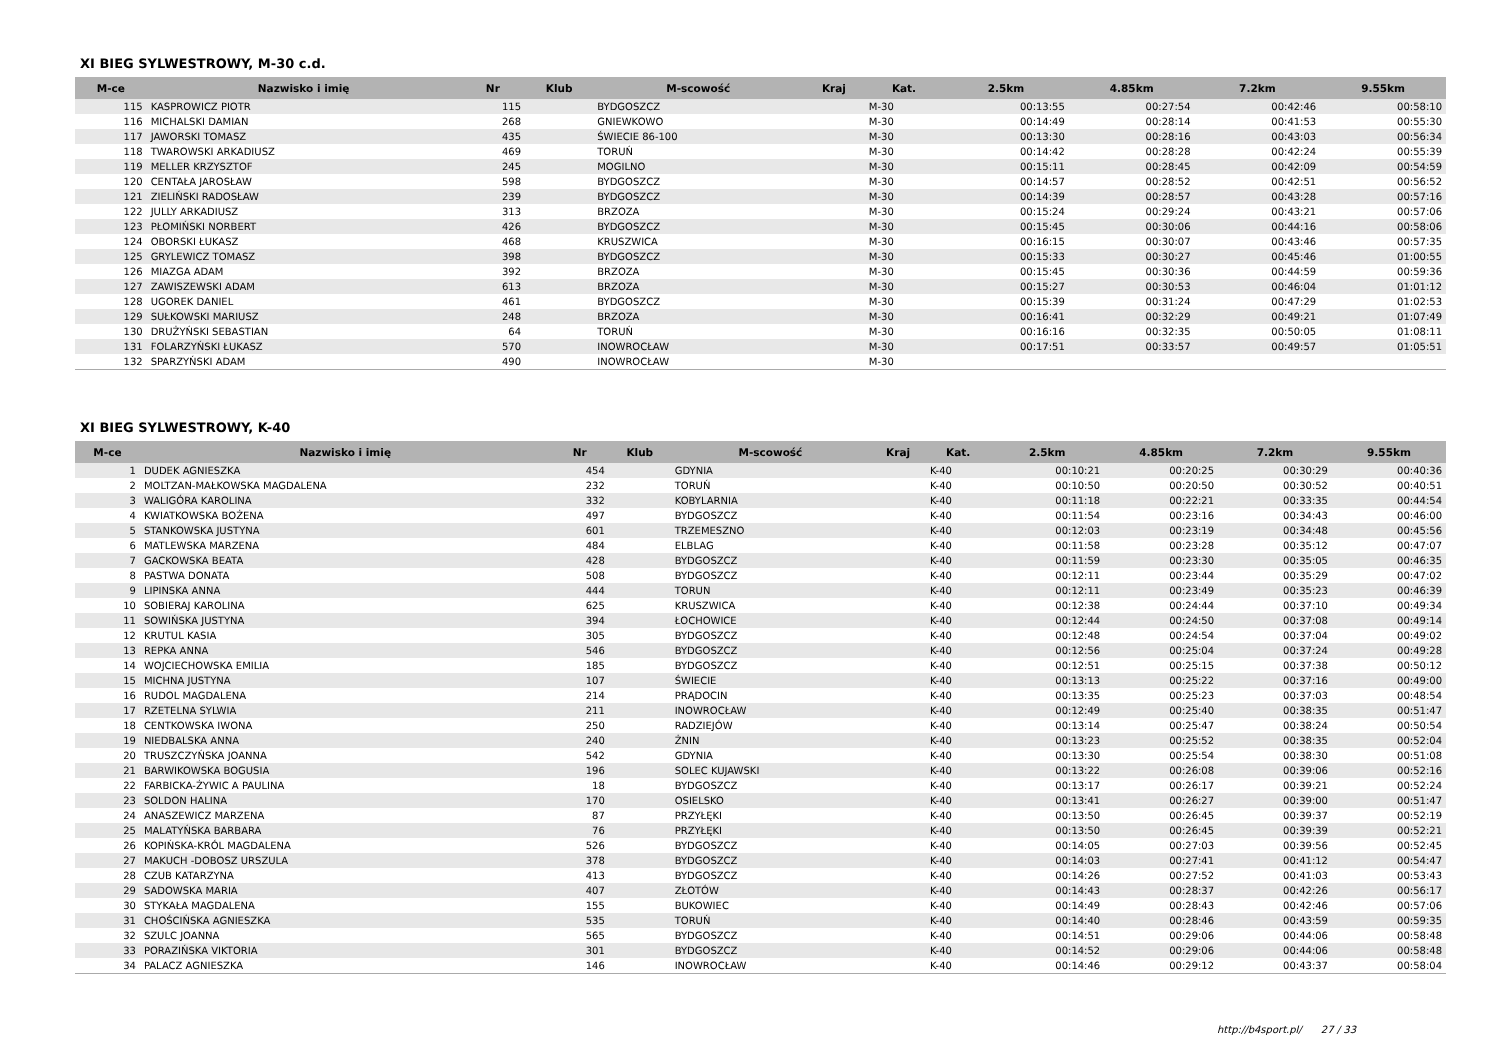XI BIEG SYLWESTROWY, M-30 c.d.
| M-ce | Nazwisko i imię | Nr | Klub | M-scowość | Kraj | Kat. | 2.5km | 4.85km | 7.2km | 9.55km |
| --- | --- | --- | --- | --- | --- | --- | --- | --- | --- | --- |
| 115 | KASPROWICZ PIOTR | 115 | | BYDGOSZCZ | | M-30 | 00:13:55 | 00:27:54 | 00:42:46 | 00:58:10 |
| 116 | MICHALSKI DAMIAN | 268 | | GNIEWKOWO | | M-30 | 00:14:49 | 00:28:14 | 00:41:53 | 00:55:30 |
| 117 | JAWORSKI TOMASZ | 435 | | ŚWIECIE 86-100 | | M-30 | 00:13:30 | 00:28:16 | 00:43:03 | 00:56:34 |
| 118 | TWAROWSKI ARKADIUSZ | 469 | | TORUŃ | | M-30 | 00:14:42 | 00:28:28 | 00:42:24 | 00:55:39 |
| 119 | MELLER KRZYSZTOF | 245 | | MOGILNO | | M-30 | 00:15:11 | 00:28:45 | 00:42:09 | 00:54:59 |
| 120 | CENTAŁA JAROSŁAW | 598 | | BYDGOSZCZ | | M-30 | 00:14:57 | 00:28:52 | 00:42:51 | 00:56:52 |
| 121 | ZIELIŃSKI RADOSŁAW | 239 | | BYDGOSZCZ | | M-30 | 00:14:39 | 00:28:57 | 00:43:28 | 00:57:16 |
| 122 | JULLY ARKADIUSZ | 313 | | BRZOZA | | M-30 | 00:15:24 | 00:29:24 | 00:43:21 | 00:57:06 |
| 123 | PŁOMIŃSKI NORBERT | 426 | | BYDGOSZCZ | | M-30 | 00:15:45 | 00:30:06 | 00:44:16 | 00:58:06 |
| 124 | OBORSKI ŁUKASZ | 468 | | KRUSZWICA | | M-30 | 00:16:15 | 00:30:07 | 00:43:46 | 00:57:35 |
| 125 | GRYLEWICZ TOMASZ | 398 | | BYDGOSZCZ | | M-30 | 00:15:33 | 00:30:27 | 00:45:46 | 01:00:55 |
| 126 | MIAZGA ADAM | 392 | | BRZOZA | | M-30 | 00:15:45 | 00:30:36 | 00:44:59 | 00:59:36 |
| 127 | ZAWISZEWSKI ADAM | 613 | | BRZOZA | | M-30 | 00:15:27 | 00:30:53 | 00:46:04 | 01:01:12 |
| 128 | UGOREK DANIEL | 461 | | BYDGOSZCZ | | M-30 | 00:15:39 | 00:31:24 | 00:47:29 | 01:02:53 |
| 129 | SUŁKOWSKI MARIUSZ | 248 | | BRZOZA | | M-30 | 00:16:41 | 00:32:29 | 00:49:21 | 01:07:49 |
| 130 | DRUŻYŃSKI SEBASTIAN | 64 | | TORUŃ | | M-30 | 00:16:16 | 00:32:35 | 00:50:05 | 01:08:11 |
| 131 | FOLARZYŃSKI ŁUKASZ | 570 | | INOWROCŁAW | | M-30 | 00:17:51 | 00:33:57 | 00:49:57 | 01:05:51 |
| 132 | SPARZYŃSKI ADAM | 490 | | INOWROCŁAW | | M-30 | | | | |
XI BIEG SYLWESTROWY, K-40
| M-ce | Nazwisko i imię | Nr | Klub | M-scowość | Kraj | Kat. | 2.5km | 4.85km | 7.2km | 9.55km |
| --- | --- | --- | --- | --- | --- | --- | --- | --- | --- | --- |
| 1 | DUDEK AGNIESZKA | 454 | | GDYNIA | | K-40 | 00:10:21 | 00:20:25 | 00:30:29 | 00:40:36 |
| 2 | MOLTZAN-MAŁKOWSKA MAGDALENA | 232 | | TORUŃ | | K-40 | 00:10:50 | 00:20:50 | 00:30:52 | 00:40:51 |
| 3 | WALIGÓRA KAROLINA | 332 | | KOBYLARNIA | | K-40 | 00:11:18 | 00:22:21 | 00:33:35 | 00:44:54 |
| 4 | KWIATKOWSKA BOŻENA | 497 | | BYDGOSZCZ | | K-40 | 00:11:54 | 00:23:16 | 00:34:43 | 00:46:00 |
| 5 | STANKOWSKA JUSTYNA | 601 | | TRZEMESZNO | | K-40 | 00:12:03 | 00:23:19 | 00:34:48 | 00:45:56 |
| 6 | MATLEWSKA MARZENA | 484 | | ELBLAG | | K-40 | 00:11:58 | 00:23:28 | 00:35:12 | 00:47:07 |
| 7 | GACKOWSKA BEATA | 428 | | BYDGOSZCZ | | K-40 | 00:11:59 | 00:23:30 | 00:35:05 | 00:46:35 |
| 8 | PASTWA DONATA | 508 | | BYDGOSZCZ | | K-40 | 00:12:11 | 00:23:44 | 00:35:29 | 00:47:02 |
| 9 | LIPINSKA ANNA | 444 | | TORUN | | K-40 | 00:12:11 | 00:23:49 | 00:35:23 | 00:46:39 |
| 10 | SOBIERAJ KAROLINA | 625 | | KRUSZWICA | | K-40 | 00:12:38 | 00:24:44 | 00:37:10 | 00:49:34 |
| 11 | SOWIŃSKA JUSTYNA | 394 | | ŁOCHOWICE | | K-40 | 00:12:44 | 00:24:50 | 00:37:08 | 00:49:14 |
| 12 | KRUTUL KASIA | 305 | | BYDGOSZCZ | | K-40 | 00:12:48 | 00:24:54 | 00:37:04 | 00:49:02 |
| 13 | REPKA ANNA | 546 | | BYDGOSZCZ | | K-40 | 00:12:56 | 00:25:04 | 00:37:24 | 00:49:28 |
| 14 | WOJCIECHOWSKA EMILIA | 185 | | BYDGOSZCZ | | K-40 | 00:12:51 | 00:25:15 | 00:37:38 | 00:50:12 |
| 15 | MICHNA JUSTYNA | 107 | | ŚWIECIE | | K-40 | 00:13:13 | 00:25:22 | 00:37:16 | 00:49:00 |
| 16 | RUDOL MAGDALENA | 214 | | PRĄDOCIN | | K-40 | 00:13:35 | 00:25:23 | 00:37:03 | 00:48:54 |
| 17 | RZETELNA SYLWIA | 211 | | INOWROCŁAW | | K-40 | 00:12:49 | 00:25:40 | 00:38:35 | 00:51:47 |
| 18 | CENTKOWSKA IWONA | 250 | | RADZIEJÓW | | K-40 | 00:13:14 | 00:25:47 | 00:38:24 | 00:50:54 |
| 19 | NIEDBALSKA ANNA | 240 | | ŻNIN | | K-40 | 00:13:23 | 00:25:52 | 00:38:35 | 00:52:04 |
| 20 | TRUSZCZYŃSKA JOANNA | 542 | | GDYNIA | | K-40 | 00:13:30 | 00:25:54 | 00:38:30 | 00:51:08 |
| 21 | BARWIKOWSKA BOGUSIA | 196 | | SOLEC KUJAWSKI | | K-40 | 00:13:22 | 00:26:08 | 00:39:06 | 00:52:16 |
| 22 | FARBICKA-ŻYWIC A PAULINA | 18 | | BYDGOSZCZ | | K-40 | 00:13:17 | 00:26:17 | 00:39:21 | 00:52:24 |
| 23 | SOLDON HALINA | 170 | | OSIELSKO | | K-40 | 00:13:41 | 00:26:27 | 00:39:00 | 00:51:47 |
| 24 | ANASZEWICZ MARZENA | 87 | | PRZYŁĘKI | | K-40 | 00:13:50 | 00:26:45 | 00:39:37 | 00:52:19 |
| 25 | MALATYŃSKA BARBARA | 76 | | PRZYŁĘKI | | K-40 | 00:13:50 | 00:26:45 | 00:39:39 | 00:52:21 |
| 26 | KOPIŃSKA-KRÓL MAGDALENA | 526 | | BYDGOSZCZ | | K-40 | 00:14:05 | 00:27:03 | 00:39:56 | 00:52:45 |
| 27 | MAKUCH -DOBOSZ URSZULA | 378 | | BYDGOSZCZ | | K-40 | 00:14:03 | 00:27:41 | 00:41:12 | 00:54:47 |
| 28 | CZUB KATARZYNA | 413 | | BYDGOSZCZ | | K-40 | 00:14:26 | 00:27:52 | 00:41:03 | 00:53:43 |
| 29 | SADOWSKA MARIA | 407 | | ZŁOTÓW | | K-40 | 00:14:43 | 00:28:37 | 00:42:26 | 00:56:17 |
| 30 | STYKAŁA MAGDALENA | 155 | | BUKOWIEC | | K-40 | 00:14:49 | 00:28:43 | 00:42:46 | 00:57:06 |
| 31 | CHOŚCIŃSKA AGNIESZKA | 535 | | TORUŃ | | K-40 | 00:14:40 | 00:28:46 | 00:43:59 | 00:59:35 |
| 32 | SZULC JOANNA | 565 | | BYDGOSZCZ | | K-40 | 00:14:51 | 00:29:06 | 00:44:06 | 00:58:48 |
| 33 | PORAZIŃSKA VIKTORIA | 301 | | BYDGOSZCZ | | K-40 | 00:14:52 | 00:29:06 | 00:44:06 | 00:58:48 |
| 34 | PALACZ AGNIESZKA | 146 | | INOWROCŁAW | | K-40 | 00:14:46 | 00:29:12 | 00:43:37 | 00:58:04 |
http://b4sport.pl/ 27 / 33